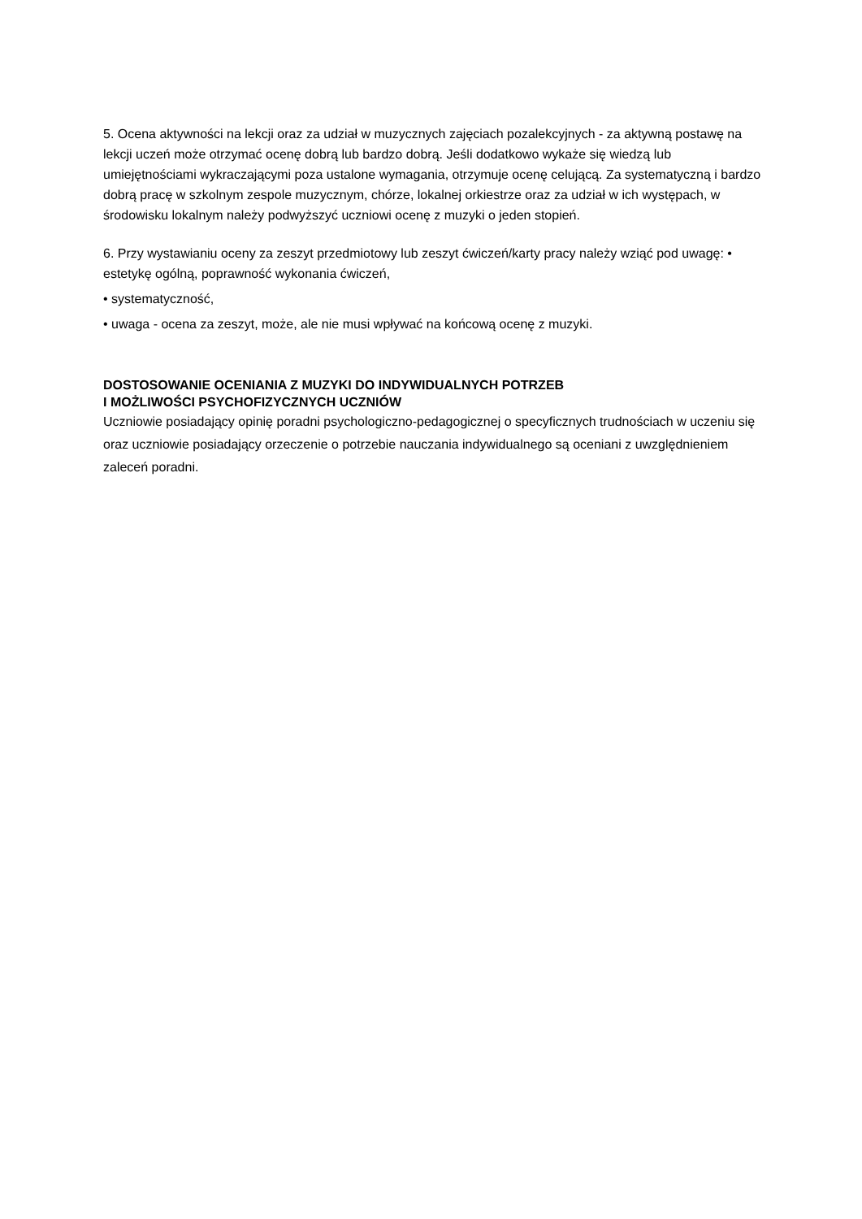5. Ocena aktywności na lekcji oraz za udział w muzycznych zajęciach pozalekcyjnych - za aktywną postawę na lekcji uczeń może otrzymać ocenę dobrą lub bardzo dobrą. Jeśli dodatkowo wykaże się wiedzą lub umiejętnościami wykraczającymi poza ustalone wymagania, otrzymuje ocenę celującą. Za systematyczną i bardzo dobrą pracę w szkolnym zespole muzycznym, chórze, lokalnej orkiestrze oraz za udział w ich występach, w środowisku lokalnym należy podwyższyć uczniowi ocenę z muzyki o jeden stopień.
6. Przy wystawianiu oceny za zeszyt przedmiotowy lub zeszyt ćwiczeń/karty pracy należy wziąć pod uwagę: • estetykę ogólną, poprawność wykonania ćwiczeń,
• systematyczność,
• uwaga - ocena za zeszyt, może, ale nie musi wpływać na końcową ocenę z muzyki.
DOSTOSOWANIE OCENIANIA Z MUZYKI DO INDYWIDUALNYCH POTRZEB
I MOŻLIWOŚCI PSYCHOFIZYCZNYCH UCZNIÓW
Uczniowie posiadający opinię poradni psychologiczno-pedagogicznej o specyficznych trudnościach w uczeniu się oraz uczniowie posiadający orzeczenie o potrzebie nauczania indywidualnego są oceniani z uwzględnieniem zaleceń poradni.